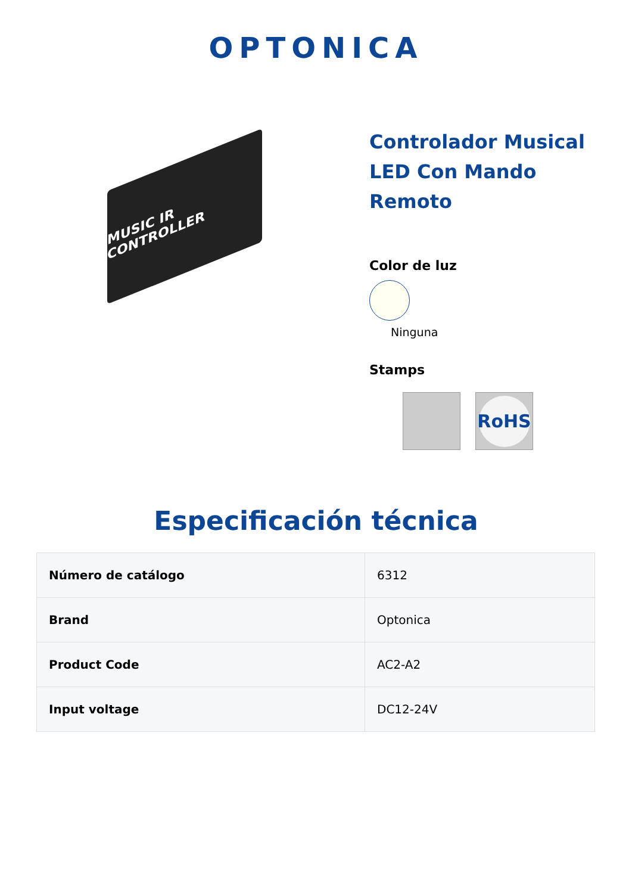OPTONICA
MUSIC IR CONTROLLER
Controlador Musical LED Con Mando Remoto
Color de luz
Ninguna
Stamps
RoHS
Especificación técnica
| Número de catálogo | 6312 |
| Brand | Optonica |
| Product Code | AC2-A2 |
| Input voltage | DC12-24V |